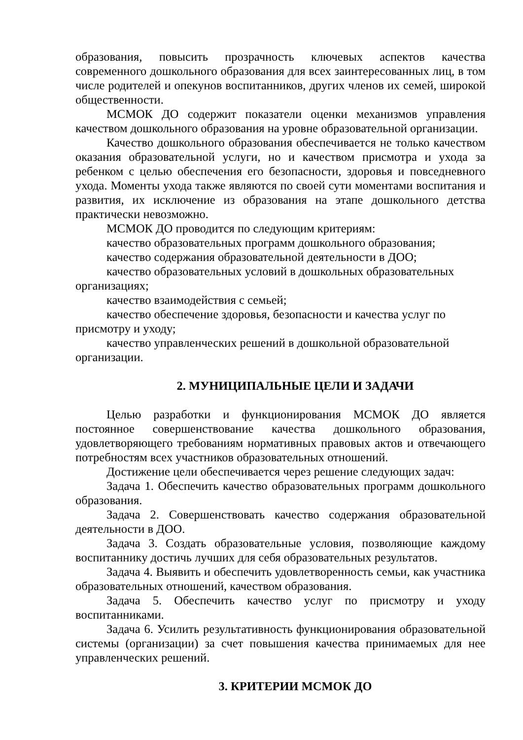образования, повысить прозрачность ключевых аспектов качества современного дошкольного образования для всех заинтересованных лиц, в том числе родителей и опекунов воспитанников, других членов их семей, широкой общественности.
МСМОК ДО содержит показатели оценки механизмов управления качеством дошкольного образования на уровне образовательной организации.
Качество дошкольного образования обеспечивается не только качеством оказания образовательной услуги, но и качеством присмотра и ухода за ребенком с целью обеспечения его безопасности, здоровья и повседневного ухода. Моменты ухода также являются по своей сути моментами воспитания и развития, их исключение из образования на этапе дошкольного детства практически невозможно.
МСМОК ДО проводится по следующим критериям:
качество образовательных программ дошкольного образования;
качество содержания образовательной деятельности в ДОО;
качество образовательных условий в дошкольных образовательных организациях;
качество взаимодействия с семьей;
качество обеспечение здоровья, безопасности и качества услуг по присмотру и уходу;
качество управленческих решений в дошкольной образовательной организации.
2. МУНИЦИПАЛЬНЫЕ ЦЕЛИ И ЗАДАЧИ
Целью разработки и функционирования МСМОК ДО является постоянное совершенствование качества дошкольного образования, удовлетворяющего требованиям нормативных правовых актов и отвечающего потребностям всех участников образовательных отношений.
Достижение цели обеспечивается через решение следующих задач:
Задача 1. Обеспечить качество образовательных программ дошкольного образования.
Задача 2. Совершенствовать качество содержания образовательной деятельности в ДОО.
Задача 3. Создать образовательные условия, позволяющие каждому воспитаннику достичь лучших для себя образовательных результатов.
Задача 4. Выявить и обеспечить удовлетворенность семьи, как участника образовательных отношений, качеством образования.
Задача 5. Обеспечить качество услуг по присмотру и уходу воспитанниками.
Задача 6. Усилить результативность функционирования образовательной системы (организации) за счет повышения качества принимаемых для нее управленческих решений.
3. КРИТЕРИИ МСМОК ДО